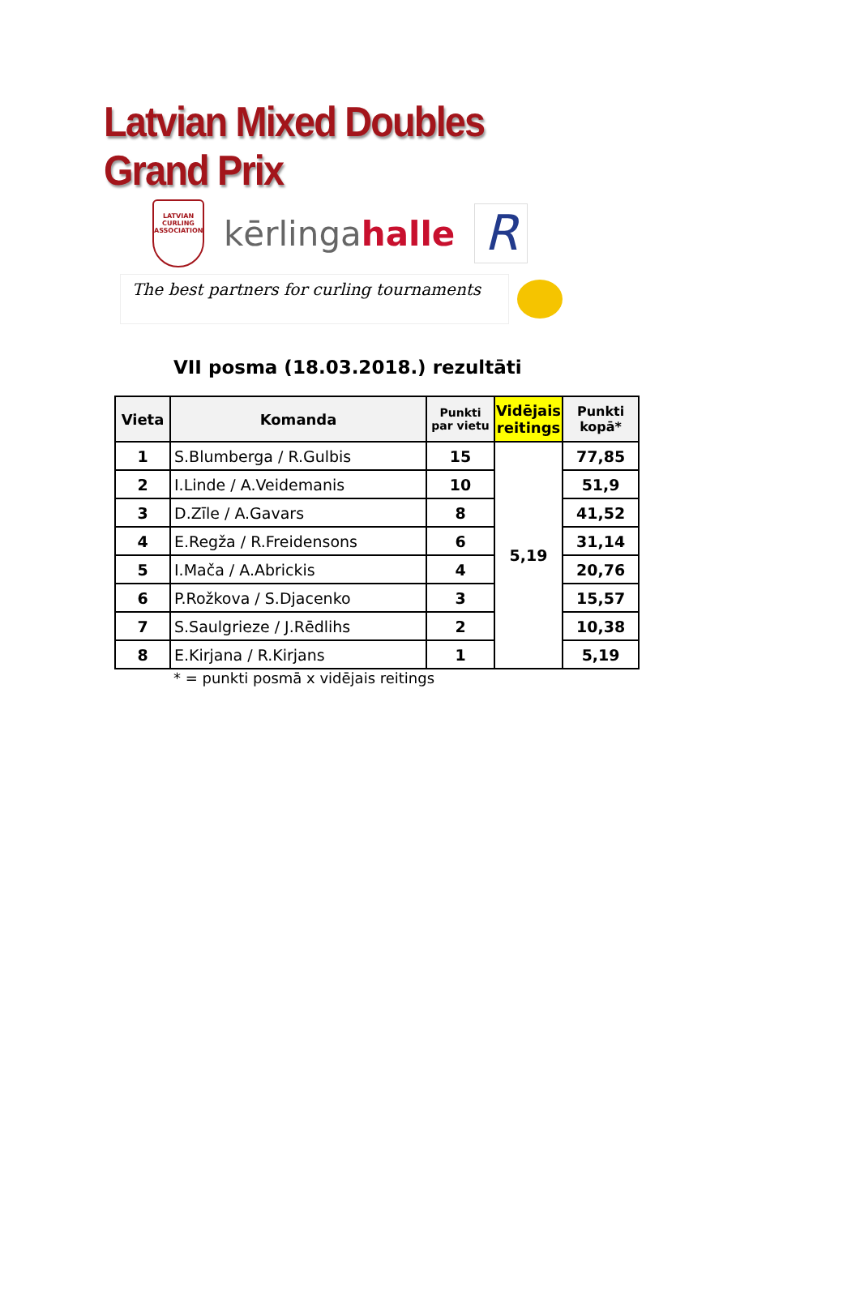Latvian Mixed Doubles Grand Prix
LATVIAN CURLING ASSOCIATION
kērlingahalle
R
The best partners for curling tournaments
VII posma (18.03.2018.) rezultāti
| Vieta | Komanda | Punkti par vietu | Vidējais reitings | Punkti kopā* |
| --- | --- | --- | --- | --- |
| 1 | S.Blumberga / R.Gulbis | 15 | 5,19 | 77,85 |
| 2 | I.Linde / A.Veidemanis | 10 | | 51,9 |
| 3 | D.Zīle / A.Gavars | 8 | | 41,52 |
| 4 | E.Regža / R.Freidensons | 6 | | 31,14 |
| 5 | I.Mača / A.Abrickis | 4 | | 20,76 |
| 6 | P.Rožkova / S.Djacenko | 3 | | 15,57 |
| 7 | S.Saulgrieze / J.Rēdlihs | 2 | | 10,38 |
| 8 | E.Kirjana / R.Kirjans | 1 | | 5,19 |
* = punkti posmā x vidējais reitings